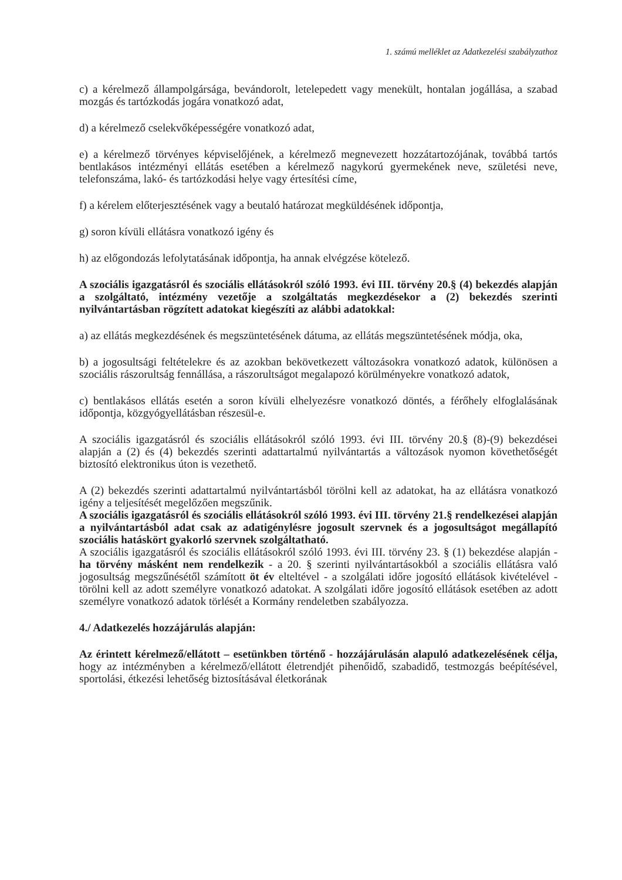1. számú melléklet az Adatkezelési szabályzathoz
c) a kérelmező állampolgársága, bevándorolt, letelepedett vagy menekült, hontalan jogállása, a szabad mozgás és tartózkodás jogára vonatkozó adat,
d) a kérelmező cselekvőképességére vonatkozó adat,
e) a kérelmező törvényes képviselőjének, a kérelmező megnevezett hozzátartozójának, továbbá tartós bentlakásos intézményi ellátás esetében a kérelmező nagykorú gyermekének neve, születési neve, telefonszáma, lakó- és tartózkodási helye vagy értesítési címe,
f) a kérelem előterjesztésének vagy a beutaló határozat megküldésének időpontja,
g) soron kívüli ellátásra vonatkozó igény és
h) az előgondozás lefolytatásának időpontja, ha annak elvégzése kötelező.
A szociális igazgatásról és szociális ellátásokról szóló 1993. évi III. törvény 20.§ (4) bekezdés alapján a szolgáltató, intézmény vezetője a szolgáltatás megkezdésekor a (2) bekezdés szerinti nyilvántartásban rögzített adatokat kiegészíti az alábbi adatokkal:
a) az ellátás megkezdésének és megszüntetésének dátuma, az ellátás megszüntetésének módja, oka,
b) a jogosultsági feltételekre és az azokban bekövetkezett változásokra vonatkozó adatok, különösen a szociális rászorultság fennállása, a rászorultságot megalapozó körülményekre vonatkozó adatok,
c) bentlakásos ellátás esetén a soron kívüli elhelyezésre vonatkozó döntés, a férőhely elfoglalásának időpontja, közgyógyellátásban részesül-e.
A szociális igazgatásról és szociális ellátásokról szóló 1993. évi III. törvény 20.§ (8)-(9) bekezdései alapján a (2) és (4) bekezdés szerinti adattartalmú nyilvántartás a változások nyomon követhetőségét biztosító elektronikus úton is vezethető.
A (2) bekezdés szerinti adattartalmú nyilvántartásból törölni kell az adatokat, ha az ellátásra vonatkozó igény a teljesítését megelőzően megszűnik.
A szociális igazgatásról és szociális ellátásokról szóló 1993. évi III. törvény 21.§ rendelkezései alapján a nyilvántartásból adat csak az adatigénylésre jogosult szervnek és a jogosultságot megállapító szociális hatáskört gyakorló szervnek szolgáltatható.
A szociális igazgatásról és szociális ellátásokról szóló 1993. évi III. törvény 23. § (1) bekezdése alapján - ha törvény másként nem rendelkezik - a 20. § szerinti nyilvántartásokból a szociális ellátásra való jogosultság megszűnésétől számított öt év elteltével - a szolgálati időre jogosító ellátások kivételével - törölni kell az adott személyre vonatkozó adatokat. A szolgálati időre jogosító ellátások esetében az adott személyre vonatkozó adatok törlését a Kormány rendeletben szabályozza.
4./ Adatkezelés hozzájárulás alapján:
Az érintett kérelmező/ellátott – esetünkben történő - hozzájárulásán alapuló adatkezelésének célja, hogy az intézményben a kérelmező/ellátott életrendjét pihenőidő, szabadidő, testmozgás beépítésével, sportolási, étkezési lehetőség biztosításával életkorának